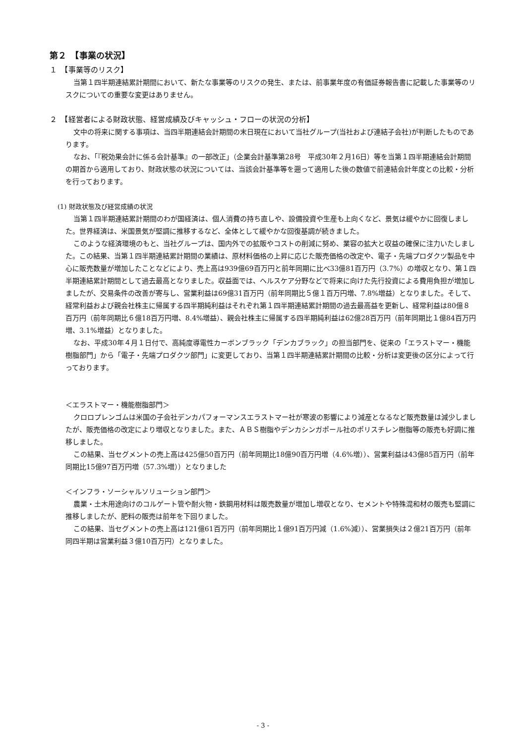第２　【事業の状況】
１　【事業等のリスク】
当第１四半期連結累計期間において、新たな事業等のリスクの発生、または、前事業年度の有価証券報告書に記載した事業等のリスクについての重要な変更はありません。
２　【経営者による財政状態、経営成績及びキャッシュ・フローの状況の分析】
文中の将来に関する事項は、当四半期連結会計期間の末日現在において当社グループ(当社および連結子会社)が判断したものであります。
なお、「『税効果会計に係る会計基準』の一部改正」（企業会計基準第28号　平成30年２月16日）等を当第１四半期連結会計期間の期首から適用しており、財政状態の状況については、当該会計基準等を遡って適用した後の数値で前連結会計年度との比較・分析を行っております。
(1) 財政状態及び経営成績の状況
当第１四半期連結累計期間のわが国経済は、個人消費の持ち直しや、設備投資や生産も上向くなど、景気は緩やかに回復しました。世界経済は、米国景気が堅調に推移するなど、全体として緩やかな回復基調が続きました。
このような経済環境のもと、当社グループは、国内外での拡販やコストの削減に努め、業容の拡大と収益の確保に注力いたしました。この結果、当第１四半期連結累計期間の業績は、原材料価格の上昇に応じた販売価格の改定や、電子・先端プロダクツ製品を中心に販売数量が増加したことなどにより、売上高は939億69百万円と前年同期に比べ33億81百万円（3.7%）の増収となり、第１四半期連結累計期間として過去最高となりました。収益面では、ヘルスケア分野などで将来に向けた先行投資による費用負担が増加しましたが、交易条件の改善が寄与し、営業利益は69億31百万円（前年同期比５億１百万円増、7.8%増益）となりました。そして、経常利益および親会社株主に帰属する四半期純利益はそれぞれ第１四半期連結累計期間の過去最高益を更新し、経常利益は80億８百万円（前年同期比６億18百万円増、8.4%増益）、親会社株主に帰属する四半期純利益は62億28百万円（前年同期比１億84百万円増、3.1%増益）となりました。
なお、平成30年４月１日付で、高純度導電性カーボンブラック「デンカブラック」の担当部門を、従来の「エラストマー・機能樹脂部門」から「電子・先端プロダクツ部門」に変更しており、当第１四半期連結累計期間の比較・分析は変更後の区分によって行っております。
＜エラストマー・機能樹脂部門＞
クロロプレンゴムは米国の子会社デンカパフォーマンスエラストマー社が寒波の影響により減産となるなど販売数量は減少しましたが、販売価格の改定により増収となりました。また、ＡＢＳ樹脂やデンカシンガポール社のポリスチレン樹脂等の販売も好調に推移しました。
この結果、当セグメントの売上高は425億50百万円（前年同期比18億90百万円増（4.6%増））、営業利益は43億85百万円（前年同期比15億97百万円増（57.3%増））となりました
＜インフラ・ソーシャルソリューション部門＞
農業・土木用途向けのコルゲート管や耐火物・鉄鋼用材料は販売数量が増加し増収となり、セメントや特殊混和材の販売も堅調に推移しましたが、肥料の販売は前年を下回りました。
この結果、当セグメントの売上高は121億61百万円（前年同期比１億91百万円減（1.6%減））、営業損失は２億21百万円（前年同四半期は営業利益３億10百万円）となりました。
- 3 -